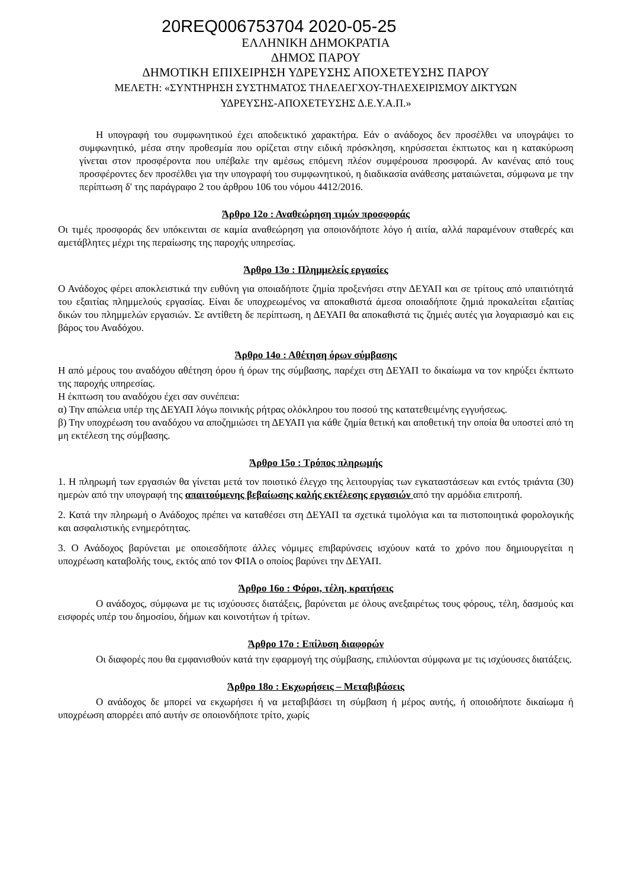20REQ006753704 2020-05-25
ΕΛΛΗΝΙΚΗ ΔΗΜΟΚΡΑΤΙΑ
ΔΗΜΟΣ ΠΑΡΟΥ
ΔΗΜΟΤΙΚΗ ΕΠΙΧΕΙΡΗΣΗ ΥΔΡΕΥΣΗΣ ΑΠΟΧΕΤΕΥΣΗΣ ΠΑΡΟΥ
ΜΕΛΕΤΗ: «ΣΥΝΤΗΡΗΣΗ ΣΥΣΤΗΜΑΤΟΣ ΤΗΛΕΛΕΓΧΟΥ-ΤΗΛΕΧΕΙΡΙΣΜΟΥ ΔΙΚΤΥΩΝ
ΥΔΡΕΥΣΗΣ-ΑΠΟΧΕΤΕΥΣΗΣ Δ.Ε.Υ.Α.Π.»
Η υπογραφή του συμφωνητικού έχει αποδεικτικό χαρακτήρα. Εάν ο ανάδοχος δεν προσέλθει να υπογράψει το συμφωνητικό, μέσα στην προθεσμία που ορίζεται στην ειδική πρόσκληση, κηρύσσεται έκπτωτος και η κατακύρωση γίνεται στον προσφέροντα που υπέβαλε την αμέσως επόμενη πλέον συμφέρουσα προσφορά. Αν κανένας από τους προσφέροντες δεν προσέλθει για την υπογραφή του συμφωνητικού, η διαδικασία ανάθεσης ματαιώνεται, σύμφωνα με την περίπτωση δ' της παράγραφο 2 του άρθρου 106 του νόμου 4412/2016.
Άρθρο 12ο : Αναθεώρηση τιμών προσφοράς
Οι τιμές προσφοράς δεν υπόκεινται σε καμία αναθεώρηση για οποιονδήποτε λόγο ή αιτία, αλλά παραμένουν σταθερές και αμετάβλητες μέχρι της περαίωσης της παροχής υπηρεσίας.
Άρθρο 13ο : Πλημμελείς εργασίες
Ο Ανάδοχος φέρει αποκλειστικά την ευθύνη για οποιαδήποτε ζημία προξενήσει στην ΔΕΥΑΠ και σε τρίτους από υπαιτιότητά του εξαιτίας πλημμελούς εργασίας. Είναι δε υποχρεωμένος να αποκαθιστά άμεσα οποιαδήποτε ζημιά προκαλείται εξαιτίας δικών του πλημμελών εργασιών. Σε αντίθετη δε περίπτωση, η ΔΕΥΑΠ θα αποκαθιστά τις ζημιές αυτές για λογαριασμό και εις βάρος του Αναδόχου.
Άρθρο 14ο : Αθέτηση όρων σύμβασης
Η από μέρους του αναδόχου αθέτηση όρου ή όρων της σύμβασης, παρέχει στη ΔΕΥΑΠ το δικαίωμα να τον κηρύξει έκπτωτο της παροχής υπηρεσίας.
Η έκπτωση του αναδόχου έχει σαν συνέπεια:
α) Την απώλεια υπέρ της ΔΕΥΑΠ λόγω ποινικής ρήτρας ολόκληρου του ποσού της κατατεθειμένης εγγυήσεως.
β) Την υποχρέωση του αναδόχου να αποζημιώσει τη ΔΕΥΑΠ για κάθε ζημία θετική και αποθετική την οποία θα υποστεί από τη μη εκτέλεση της σύμβασης.
Άρθρο 15ο : Τρόπος πληρωμής
1. Η πληρωμή των εργασιών θα γίνεται μετά τον ποιοτικό έλεγχο της λειτουργίας των εγκαταστάσεων και εντός τριάντα (30) ημερών από την υπογραφή της απαιτούμενης βεβαίωσης καλής εκτέλεσης εργασιών από την αρμόδια επιτροπή.
2. Κατά την πληρωμή ο Ανάδοχος πρέπει να καταθέσει στη ΔΕΥΑΠ τα σχετικά τιμολόγια και τα πιστοποιητικά φορολογικής και ασφαλιστικής ενημερότητας.
3. Ο Ανάδοχος βαρύνεται με οποιεσδήποτε άλλες νόμιμες επιβαρύνσεις ισχύουν κατά το χρόνο που δημιουργείται η υποχρέωση καταβολής τους, εκτός από τον ΦΠΑ ο οποίος βαρύνει την ΔΕΥΑΠ.
Άρθρο 16ο : Φόροι, τέλη, κρατήσεις
Ο ανάδοχος, σύμφωνα με τις ισχύουσες διατάξεις, βαρύνεται με όλους ανεξαιρέτως τους φόρους, τέλη, δασμούς και εισφορές υπέρ του δημοσίου, δήμων και κοινοτήτων ή τρίτων.
Άρθρο 17ο : Επίλυση διαφορών
Οι διαφορές που θα εμφανισθούν κατά την εφαρμογή της σύμβασης, επιλύονται σύμφωνα με τις ισχύουσες διατάξεις.
Άρθρο 18ο : Εκχωρήσεις – Μεταβιβάσεις
Ο ανάδοχος δε μπορεί να εκχωρήσει ή να μεταβιβάσει τη σύμβαση ή μέρος αυτής, ή οποιοδήποτε δικαίωμα ή υποχρέωση απορρέει από αυτήν σε οποιονδήποτε τρίτο, χωρίς